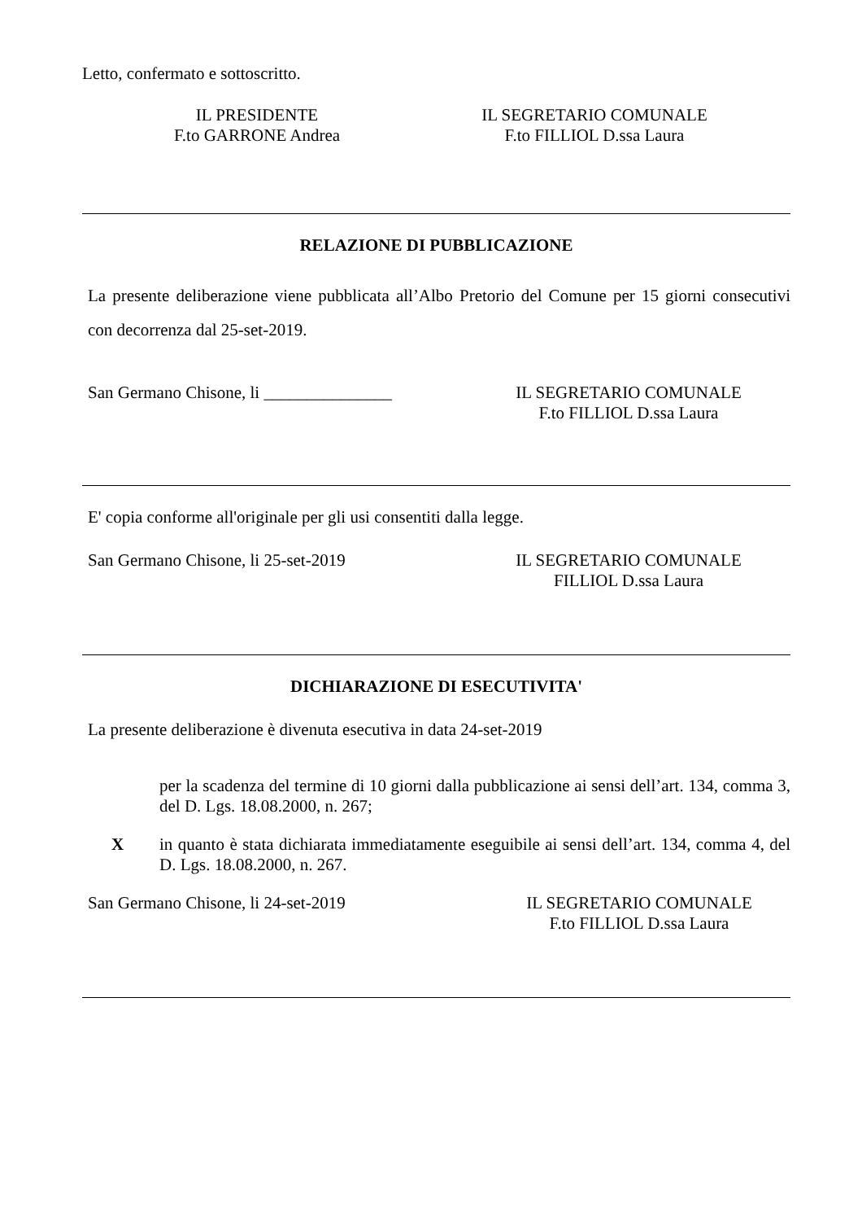Letto, confermato e sottoscritto.
IL PRESIDENTE
F.to GARRONE Andrea
IL SEGRETARIO COMUNALE
F.to FILLIOL D.ssa Laura
RELAZIONE DI PUBBLICAZIONE
La presente deliberazione viene pubblicata all’Albo Pretorio del Comune per 15 giorni consecutivi con decorrenza dal 25-set-2019.
San Germano Chisone, li _______________ IL SEGRETARIO COMUNALE
F.to FILLIOL D.ssa Laura
E' copia conforme all'originale per gli usi consentiti dalla legge.
San Germano Chisone, li 25-set-2019 IL SEGRETARIO COMUNALE
FILLIOL D.ssa Laura
DICHIARAZIONE DI ESECUTIVITA'
La presente deliberazione è divenuta esecutiva in data 24-set-2019
per la scadenza del termine di 10 giorni dalla pubblicazione ai sensi dell’art. 134, comma 3, del D. Lgs. 18.08.2000, n. 267;
X in quanto è stata dichiarata immediatamente eseguibile ai sensi dell’art. 134, comma 4, del D. Lgs. 18.08.2000, n. 267.
San Germano Chisone, li 24-set-2019 IL SEGRETARIO COMUNALE
F.to FILLIOL D.ssa Laura